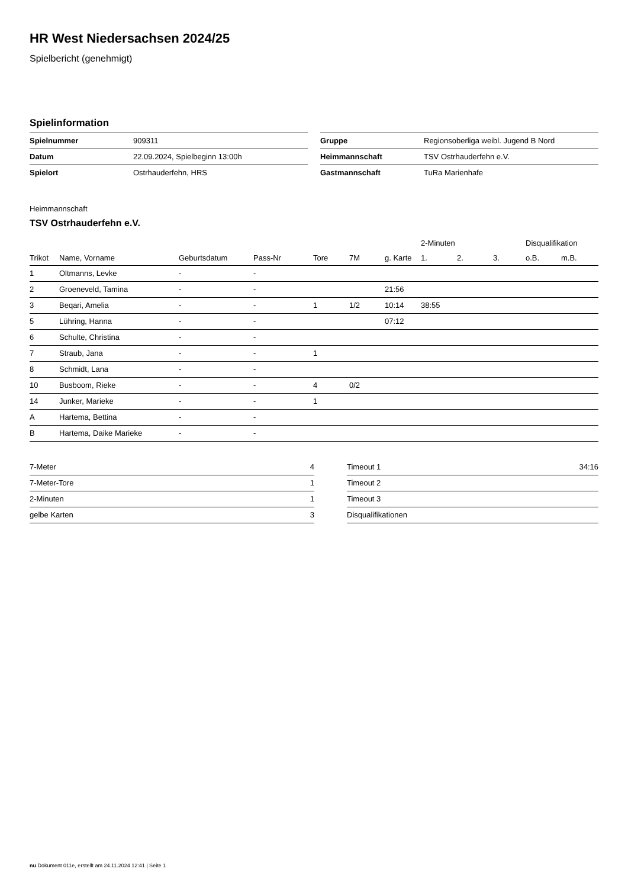HR West Niedersachsen 2024/25
Spielbericht (genehmigt)
Spielinformation
| Spielnummer | 909311 |
| Datum | 22.09.2024, Spielbeginn 13:00h |
| Spielort | Ostrhauderfehn, HRS |
| Gruppe | Regionsoberliga weibl. Jugend B Nord |
| Heimmannschaft | TSV Ostrhauderfehn e.V. |
| Gastmannschaft | TuRa Marienhafe |
Heimmannschaft
TSV Ostrhauderfehn e.V.
| | | | | | | | 2-Minuten | | | Disqualifikation | |
| --- | --- | --- | --- | --- | --- | --- | --- | --- | --- | --- | --- |
| Trikot | Name, Vorname | Geburtsdatum | Pass-Nr | Tore | 7M | g. Karte | 1. | 2. | 3. | o.B. | m.B. |
| 1 | Oltmanns, Levke | - | - | | | | | | | | |
| 2 | Groeneveld, Tamina | - | - | | | 21:56 | | | | | |
| 3 | Beqari, Amelia | - | - | 1 | 1/2 | 10:14 | 38:55 | | | | |
| 5 | Lühring, Hanna | - | - | | | 07:12 | | | | | |
| 6 | Schulte, Christina | - | - | | | | | | | | |
| 7 | Straub, Jana | - | - | 1 | | | | | | | |
| 8 | Schmidt, Lana | - | - | | | | | | | | |
| 10 | Busboom, Rieke | - | - | 4 | 0/2 | | | | | | |
| 14 | Junker, Marieke | - | - | 1 | | | | | | | |
| A | Hartema, Bettina | - | - | | | | | | | | |
| B | Hartema, Daike Marieke | - | - | | | | | | | | |
| 7-Meter | 4 |
| 7-Meter-Tore | 1 |
| 2-Minuten | 1 |
| gelbe Karten | 3 |
| Timeout 1 | 34:16 |
| Timeout 2 | |
| Timeout 3 | |
| Disqualifikationen | |
nu.Dokument 011e, erstellt am 24.11.2024 12:41 | Seite 1